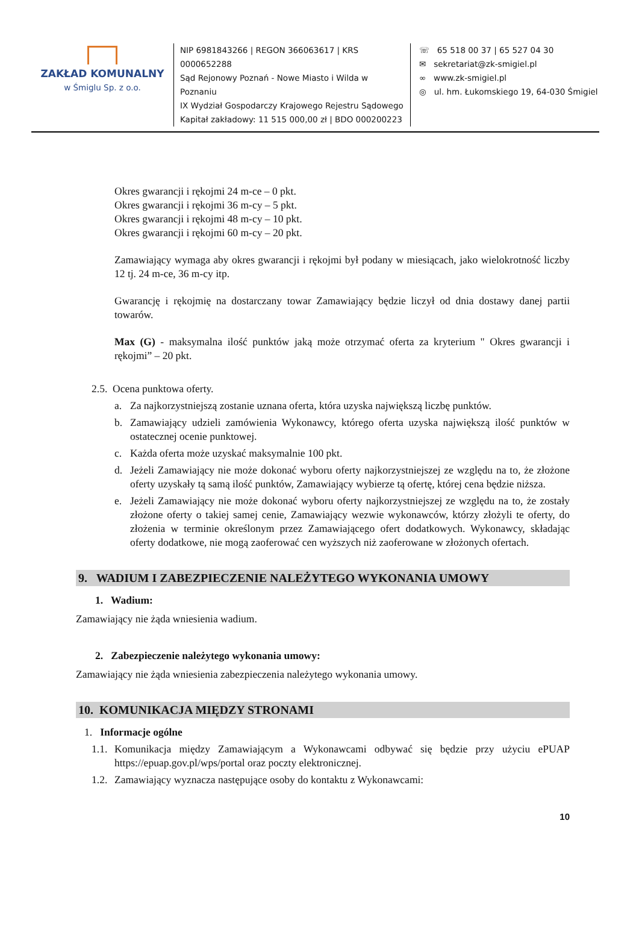ZAKŁAD KOMUNALNY
w Śmiglu Sp. z o.o.
NIP 6981843266 | REGON 366063617 | KRS 0000652288
Sąd Rejonowy Poznań - Nowe Miasto i Wilda w Poznaniu
IX Wydział Gospodarczy Krajowego Rejestru Sądowego
Kapitał zakładowy: 11 515 000,00 zł | BDO 000200223
☏ 65 518 00 37 | 65 527 04 30
✉ sekretariat@zk-smigiel.pl
∞ www.zk-smigiel.pl
◎ ul. hm. Łukomskiego 19, 64-030 Śmigiel
Okres gwarancji i rękojmi 24 m-ce – 0 pkt.
Okres gwarancji i rękojmi 36 m-cy – 5 pkt.
Okres gwarancji i rękojmi 48 m-cy – 10 pkt.
Okres gwarancji i rękojmi 60 m-cy – 20 pkt.
Zamawiający wymaga aby okres gwarancji i rękojmi był podany w miesiącach, jako wielokrotność liczby 12 tj. 24 m-ce, 36 m-cy itp.
Gwarancję i rękojmię na dostarczany towar Zamawiający będzie liczył od dnia dostawy danej partii towarów.
Max (G) - maksymalna ilość punktów jaką może otrzymać oferta za kryterium " Okres gwarancji i rękojmi” – 20 pkt.
2.5. Ocena punktowa oferty.
a. Za najkorzystniejszą zostanie uznana oferta, która uzyska największą liczbę punktów.
b. Zamawiający udzieli zamówienia Wykonawcy, którego oferta uzyska największą ilość punktów w ostatecznej ocenie punktowej.
c. Każda oferta może uzyskać maksymalnie 100 pkt.
d. Jeżeli Zamawiający nie może dokonać wyboru oferty najkorzystniejszej ze względu na to, że złożone oferty uzyskały tą samą ilość punktów, Zamawiający wybierze tą ofertę, której cena będzie niższa.
e. Jeżeli Zamawiający nie może dokonać wyboru oferty najkorzystniejszej ze względu na to, że zostały złożone oferty o takiej samej cenie, Zamawiający wezwie wykonawców, którzy złożyli te oferty, do złożenia w terminie określonym przez Zamawiającego ofert dodatkowych. Wykonawcy, składając oferty dodatkowe, nie mogą zaoferować cen wyższych niż zaoferowane w złożonych ofertach.
9. WADIUM I ZABEZPIECZENIE NALEŻYTEGO WYKONANIA UMOWY
1. Wadium:
Zamawiający nie żąda wniesienia wadium.
2. Zabezpieczenie należytego wykonania umowy:
Zamawiający nie żąda wniesienia zabezpieczenia należytego wykonania umowy.
10. KOMUNIKACJA MIĘDZY STRONAMI
1. Informacje ogólne
1.1. Komunikacja między Zamawiającym a Wykonawcami odbywać się będzie przy użyciu ePUAP https://epuap.gov.pl/wps/portal oraz poczty elektronicznej.
1.2. Zamawiający wyznacza następujące osoby do kontaktu z Wykonawcami:
10